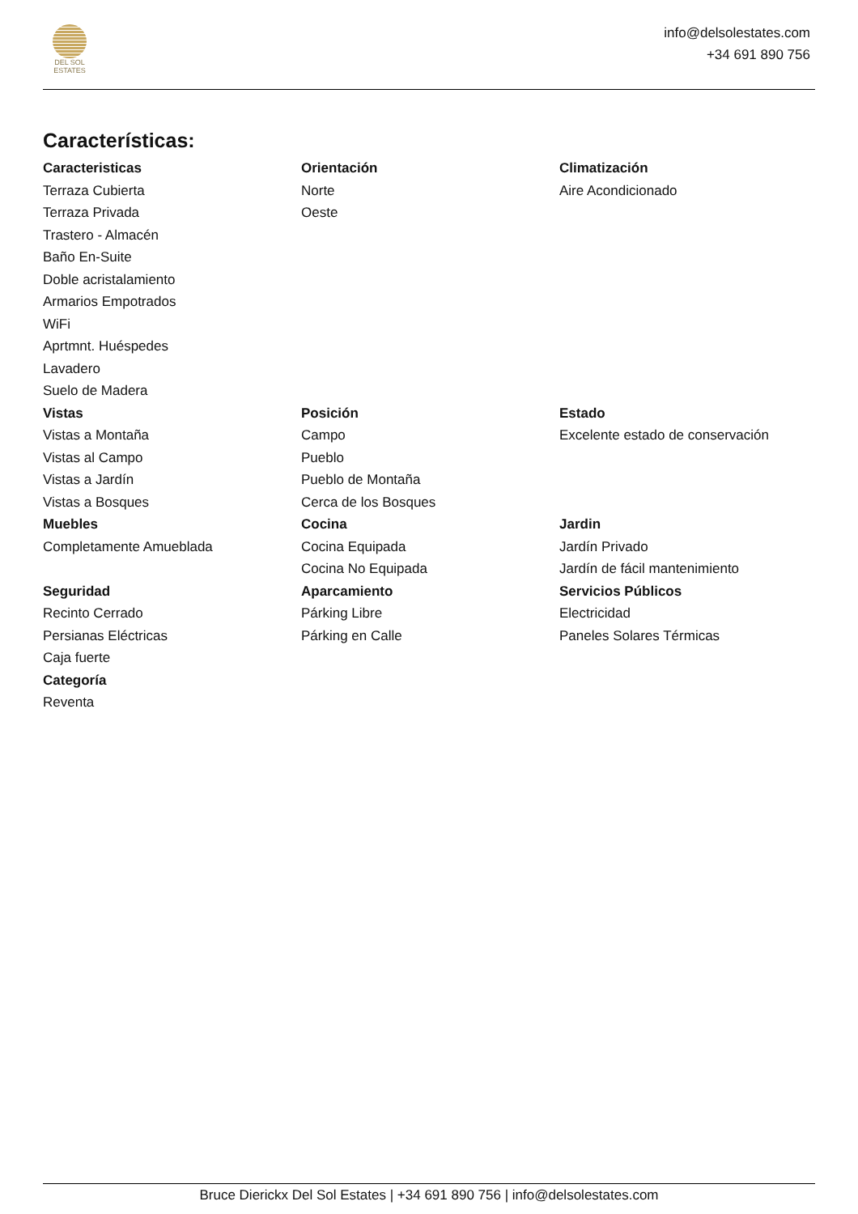DEL SOL
ESTATES
info@delsolestates.com
+34 691 890 756
Características:
Caracteristicas
Terraza Cubierta
Terraza Privada
Trastero - Almacén
Baño En-Suite
Doble acristalamiento
Armarios Empotrados
WiFi
Aprtmnt. Huéspedes
Lavadero
Suelo de Madera
Orientación
Norte
Oeste
Climatización
Aire Acondicionado
Vistas
Vistas a Montaña
Vistas al Campo
Vistas a Jardín
Vistas a Bosques
Posición
Campo
Pueblo
Pueblo de Montaña
Cerca de los Bosques
Estado
Excelente estado de conservación
Muebles
Completamente Amueblada
Cocina
Cocina Equipada
Cocina No Equipada
Jardin
Jardín Privado
Jardín de fácil mantenimiento
Seguridad
Recinto Cerrado
Persianas Eléctricas
Caja fuerte
Aparcamiento
Párking Libre
Párking en Calle
Servicios Públicos
Electricidad
Paneles Solares Térmicas
Categoría
Reventa
Bruce Dierickx Del Sol Estates | +34 691 890 756 | info@delsolestates.com